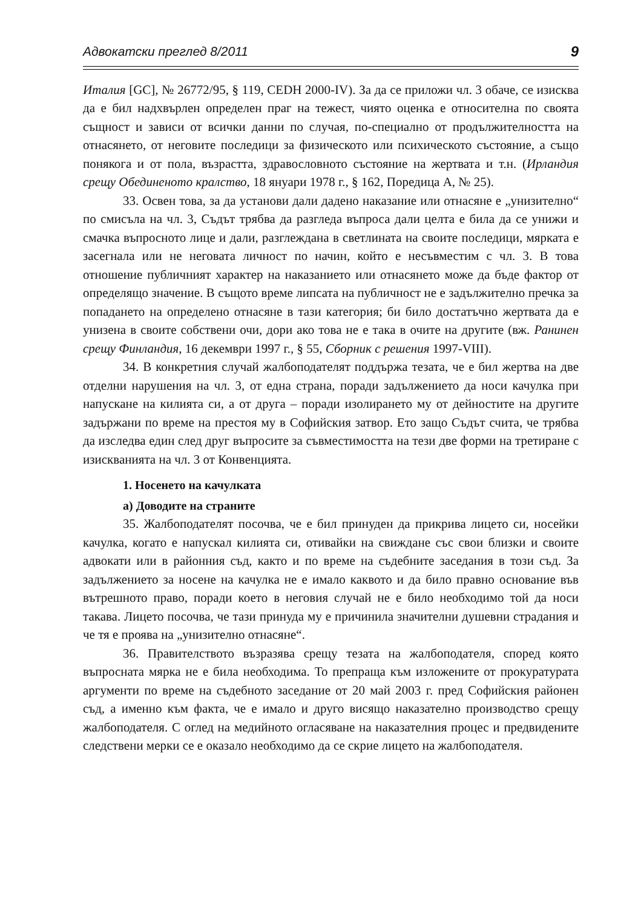Адвокатски преглед 8/2011 9
Италия [GC], № 26772/95, § 119, CEDH 2000-IV). За да се приложи чл. 3 обаче, се изисква да е бил надхвърлен определен праг на тежест, чиято оценка е относителна по своята същност и зависи от всички данни по случая, по-специално от продължителността на отнасянето, от неговите последици за физическото или психическото състояние, а също понякога и от пола, възрастта, здравословното състояние на жертвата и т.н. (Ирландия срещу Обединеното кралство, 18 януари 1978 г., § 162, Поредица А, № 25).
33. Освен това, за да установи дали дадено наказание или отнасяне е „унизително“ по смисъла на чл. 3, Съдът трябва да разгледа въпроса дали целта е била да се унижи и смачка въпросното лице и дали, разглеждана в светлината на своите последици, мярката е засегнала или не неговата личност по начин, който е несъвместим с чл. 3. В това отношение публичният характер на наказанието или отнасянето може да бъде фактор от определящо значение. В същото време липсата на публичност не е задължително пречка за попадането на определено отнасяне в тази категория; би било достатъчно жертвата да е унизена в своите собствени очи, дори ако това не е така в очите на другите (вж. Ранинен срещу Финландия, 16 декември 1997 г., § 55, Сборник с решения 1997-VIII).
34. В конкретния случай жалбоподателят поддържа тезата, че е бил жертва на две отделни нарушения на чл. 3, от една страна, поради задължението да носи качулка при напускане на килията си, а от друга – поради изолирането му от дейностите на другите задържани по време на престоя му в Софийския затвор. Ето защо Съдът счита, че трябва да изследва един след друг въпросите за съвместимостта на тези две форми на третиране с изискванията на чл. 3 от Конвенцията.
1. Носенето на качулката
а) Доводите на страните
35. Жалбоподателят посочва, че е бил принуден да прикрива лицето си, носейки качулка, когато е напускал килията си, отивайки на свиждане със свои близки и своите адвокати или в районния съд, както и по време на съдебните заседания в този съд. За задължението за носене на качулка не е имало каквото и да било правно основание във вътрешното право, поради което в неговия случай не е било необходимо той да носи такава. Лицето посочва, че тази принуда му е причинила значителни душевни страдания и че тя е проява на „унизително отнасяне“.
36. Правителството възразява срещу тезата на жалбоподателя, според която въпросната мярка не е била необходима. То препраща към изложените от прокуратурата аргументи по време на съдебното заседание от 20 май 2003 г. пред Софийския районен съд, а именно към факта, че е имало и друго висящо наказателно производство срещу жалбоподателя. С оглед на медийното огласяване на наказателния процес и предвидените следствени мерки се е оказало необходимо да се скрие лицето на жалбоподателя.